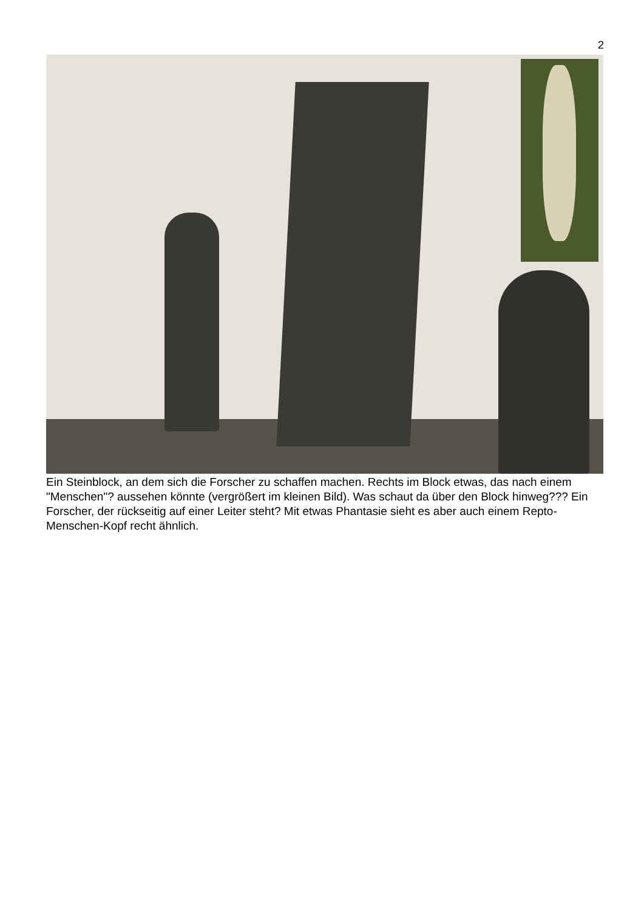2
Ein Steinblock, an dem sich die Forscher zu schaffen machen. Rechts im Block etwas, das nach einem "Menschen"? aussehen könnte (vergrößert im kleinen Bild). Was schaut da über den Block hinweg??? Ein Forscher, der rückseitig auf einer Leiter steht? Mit etwas Phantasie sieht es aber auch einem Repto-Menschen-Kopf recht ähnlich.